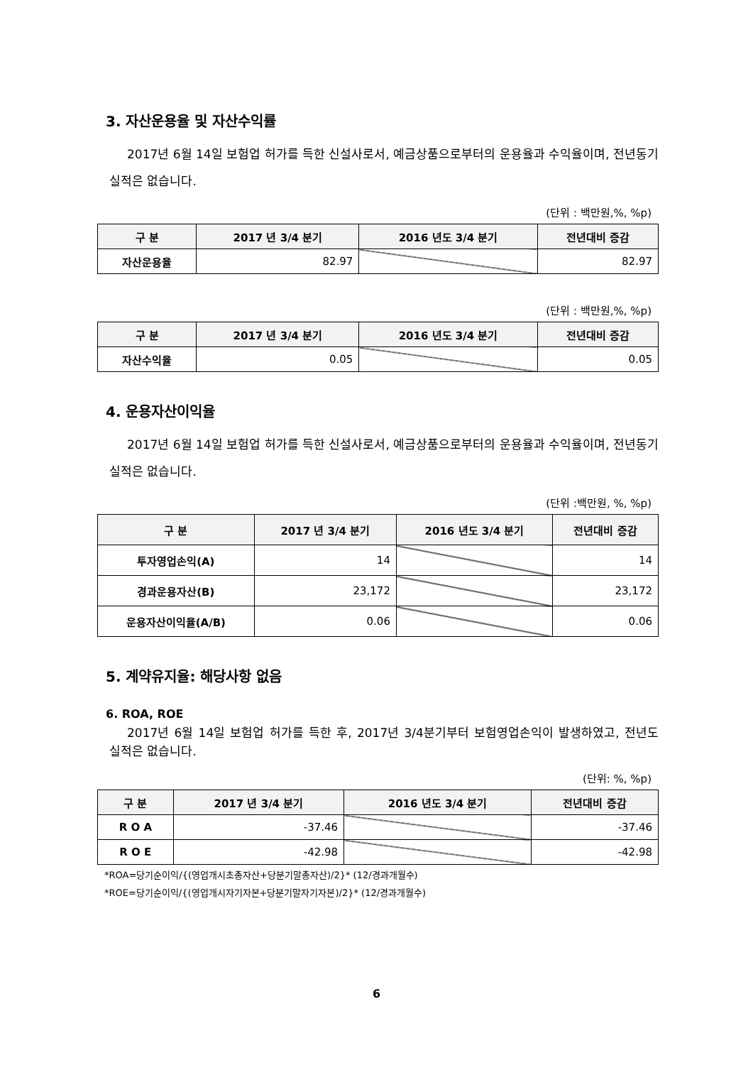3. 자산운용율 및 자산수익률
2017년 6월 14일 보험업 허가를 득한 신설사로서, 예금상품으로부터의 운용율과 수익율이며, 전년동기 실적은 없습니다.
(단위 : 백만원,%, %p)
| 구 분 | 2017 년 3/4 분기 | 2016 년도 3/4 분기 | 전년대비 증감 |
| --- | --- | --- | --- |
| 자산운용율 | 82.97 | | 82.97 |
(단위 : 백만원,%, %p)
| 구 분 | 2017 년 3/4 분기 | 2016 년도 3/4 분기 | 전년대비 증감 |
| --- | --- | --- | --- |
| 자산수익율 | 0.05 | | 0.05 |
4. 운용자산이익율
2017년 6월 14일 보험업 허가를 득한 신설사로서, 예금상품으로부터의 운용율과 수익율이며, 전년동기 실적은 없습니다.
(단위 :백만원, %, %p)
| 구 분 | 2017 년 3/4 분기 | 2016 년도 3/4 분기 | 전년대비 증감 |
| --- | --- | --- | --- |
| 투자영업손익(A) | 14 | | 14 |
| 경과운용자산(B) | 23,172 | | 23,172 |
| 운용자산이익율(A/B) | 0.06 | | 0.06 |
5. 계약유지율: 해당사항 없음
6. ROA, ROE
2017년 6월 14일 보험업 허가를 득한 후, 2017년 3/4분기부터 보험영업손익이 발생하였고, 전년도 실적은 없습니다.
(단위: %, %p)
| 구 분 | 2017 년 3/4 분기 | 2016 년도 3/4 분기 | 전년대비 증감 |
| --- | --- | --- | --- |
| R O A | -37.46 | | -37.46 |
| R O E | -42.98 | | -42.98 |
*ROA=당기순이익/{(영업개시초총자산+당분기말총자산)/2}* (12/경과개월수)
*ROE=당기순이익/{(영업개시자기자본+당분기말자기자본)/2}* (12/경과개월수)
6